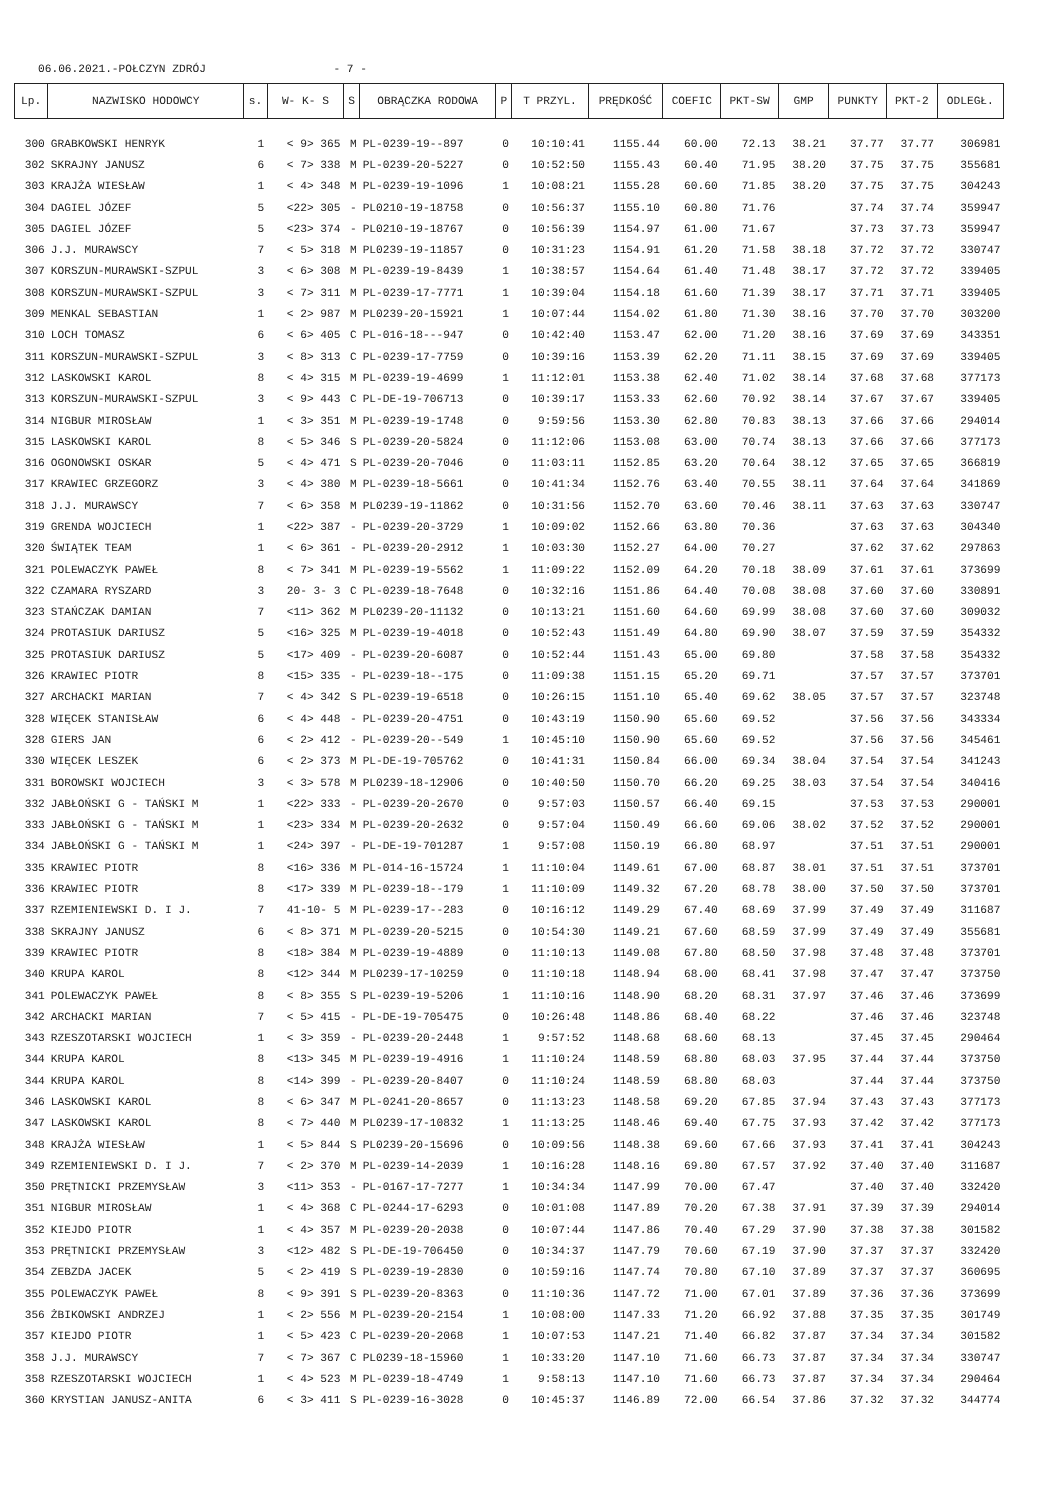06.06.2021.-POŁCZYN ZDRÓJ - 7 -
| Lp. | NAZWISKO HODOWCY | s. | W- K- S | S | OBRĄCZKA RODOWA | P | T PRZYL. | PRĘDKOŚĆ | COEFIC | PKT-SW | GMP | PUNKTY | PKT-2 | ODLEGŁ. |
| --- | --- | --- | --- | --- | --- | --- | --- | --- | --- | --- | --- | --- | --- | --- |
| 300 | GRABKOWSKI HENRYK | 1 | < 9> 365 | M | PL-0239-19--897 | 0 | 10:10:41 | 1155.44 | 60.00 | 72.13 | 38.21 | 37.77 | 37.77 | 306981 |
| 302 | SKRAJNY JANUSZ | 6 | < 7> 338 | M | PL-0239-20-5227 | 0 | 10:52:50 | 1155.43 | 60.40 | 71.95 | 38.20 | 37.75 | 37.75 | 355681 |
| 303 | KRAJŻA WIESŁAW | 1 | < 4> 348 | M | PL-0239-19-1096 | 1 | 10:08:21 | 1155.28 | 60.60 | 71.85 | 38.20 | 37.75 | 37.75 | 304243 |
| 304 | DAGIEL JÓZEF | 5 | <22> 305 | - | PL0210-19-18758 | 0 | 10:56:37 | 1155.10 | 60.80 | 71.76 | | 37.74 | 37.74 | 359947 |
| 305 | DAGIEL JÓZEF | 5 | <23> 374 | - | PL0210-19-18767 | 0 | 10:56:39 | 1154.97 | 61.00 | 71.67 | | 37.73 | 37.73 | 359947 |
| 306 | J.J. MURAWSCY | 7 | < 5> 318 | M | PL0239-19-11857 | 0 | 10:31:23 | 1154.91 | 61.20 | 71.58 | 38.18 | 37.72 | 37.72 | 330747 |
| 307 | KORSZUN-MURAWSKI-SZPUL | 3 | < 6> 308 | M | PL-0239-19-8439 | 1 | 10:38:57 | 1154.64 | 61.40 | 71.48 | 38.17 | 37.72 | 37.72 | 339405 |
| 308 | KORSZUN-MURAWSKI-SZPUL | 3 | < 7> 311 | M | PL-0239-17-7771 | 1 | 10:39:04 | 1154.18 | 61.60 | 71.39 | 38.17 | 37.71 | 37.71 | 339405 |
| 309 | MENKAL SEBASTIAN | 1 | < 2> 987 | M | PL0239-20-15921 | 1 | 10:07:44 | 1154.02 | 61.80 | 71.30 | 38.16 | 37.70 | 37.70 | 303200 |
| 310 | LOCH TOMASZ | 6 | < 6> 405 | C | PL-016-18---947 | 0 | 10:42:40 | 1153.47 | 62.00 | 71.20 | 38.16 | 37.69 | 37.69 | 343351 |
| 311 | KORSZUN-MURAWSKI-SZPUL | 3 | < 8> 313 | C | PL-0239-17-7759 | 0 | 10:39:16 | 1153.39 | 62.20 | 71.11 | 38.15 | 37.69 | 37.69 | 339405 |
| 312 | LASKOWSKI KAROL | 8 | < 4> 315 | M | PL-0239-19-4699 | 1 | 11:12:01 | 1153.38 | 62.40 | 71.02 | 38.14 | 37.68 | 37.68 | 377173 |
| 313 | KORSZUN-MURAWSKI-SZPUL | 3 | < 9> 443 | C | PL-DE-19-706713 | 0 | 10:39:17 | 1153.33 | 62.60 | 70.92 | 38.14 | 37.67 | 37.67 | 339405 |
| 314 | NIGBUR MIROSŁAW | 1 | < 3> 351 | M | PL-0239-19-1748 | 0 | 9:59:56 | 1153.30 | 62.80 | 70.83 | 38.13 | 37.66 | 37.66 | 294014 |
| 315 | LASKOWSKI KAROL | 8 | < 5> 346 | S | PL-0239-20-5824 | 0 | 11:12:06 | 1153.08 | 63.00 | 70.74 | 38.13 | 37.66 | 37.66 | 377173 |
| 316 | OGONOWSKI OSKAR | 5 | < 4> 471 | S | PL-0239-20-7046 | 0 | 11:03:11 | 1152.85 | 63.20 | 70.64 | 38.12 | 37.65 | 37.65 | 366819 |
| 317 | KRAWIEC GRZEGORZ | 3 | < 4> 380 | M | PL-0239-18-5661 | 0 | 10:41:34 | 1152.76 | 63.40 | 70.55 | 38.11 | 37.64 | 37.64 | 341869 |
| 318 | J.J. MURAWSCY | 7 | < 6> 358 | M | PL0239-19-11862 | 0 | 10:31:56 | 1152.70 | 63.60 | 70.46 | 38.11 | 37.63 | 37.63 | 330747 |
| 319 | GRENDA WOJCIECH | 1 | <22> 387 | - | PL-0239-20-3729 | 1 | 10:09:02 | 1152.66 | 63.80 | 70.36 | | 37.63 | 37.63 | 304340 |
| 320 | ŚWIĄTEK TEAM | 1 | < 6> 361 | - | PL-0239-20-2912 | 1 | 10:03:30 | 1152.27 | 64.00 | 70.27 | | 37.62 | 37.62 | 297863 |
| 321 | POLEWACZYK PAWEŁ | 8 | < 7> 341 | M | PL-0239-19-5562 | 1 | 11:09:22 | 1152.09 | 64.20 | 70.18 | 38.09 | 37.61 | 37.61 | 373699 |
| 322 | CZAMARA RYSZARD | 3 | 20- 3- 3 | C | PL-0239-18-7648 | 0 | 10:32:16 | 1151.86 | 64.40 | 70.08 | 38.08 | 37.60 | 37.60 | 330891 |
| 323 | STAŃCZAK DAMIAN | 7 | <11> 362 | M | PL0239-20-11132 | 0 | 10:13:21 | 1151.60 | 64.60 | 69.99 | 38.08 | 37.60 | 37.60 | 309032 |
| 324 | PROTASIUK DARIUSZ | 5 | <16> 325 | M | PL-0239-19-4018 | 0 | 10:52:43 | 1151.49 | 64.80 | 69.90 | 38.07 | 37.59 | 37.59 | 354332 |
| 325 | PROTASIUK DARIUSZ | 5 | <17> 409 | - | PL-0239-20-6087 | 0 | 10:52:44 | 1151.43 | 65.00 | 69.80 | | 37.58 | 37.58 | 354332 |
| 326 | KRAWIEC PIOTR | 8 | <15> 335 | - | PL-0239-18--175 | 0 | 11:09:38 | 1151.15 | 65.20 | 69.71 | | 37.57 | 37.57 | 373701 |
| 327 | ARCHACKI MARIAN | 7 | < 4> 342 | S | PL-0239-19-6518 | 0 | 10:26:15 | 1151.10 | 65.40 | 69.62 | 38.05 | 37.57 | 37.57 | 323748 |
| 328 | WIĘCEK STANISŁAW | 6 | < 4> 448 | - | PL-0239-20-4751 | 0 | 10:43:19 | 1150.90 | 65.60 | 69.52 | | 37.56 | 37.56 | 343334 |
| 328 | GIERS JAN | 6 | < 2> 412 | - | PL-0239-20--549 | 1 | 10:45:10 | 1150.90 | 65.60 | 69.52 | | 37.56 | 37.56 | 345461 |
| 330 | WIĘCEK LESZEK | 6 | < 2> 373 | M | PL-DE-19-705762 | 0 | 10:41:31 | 1150.84 | 66.00 | 69.34 | 38.04 | 37.54 | 37.54 | 341243 |
| 331 | BOROWSKI WOJCIECH | 3 | < 3> 578 | M | PL0239-18-12906 | 0 | 10:40:50 | 1150.70 | 66.20 | 69.25 | 38.03 | 37.54 | 37.54 | 340416 |
| 332 | JABŁOŃSKI G - TAŃSKI M | 1 | <22> 333 | - | PL-0239-20-2670 | 0 | 9:57:03 | 1150.57 | 66.40 | 69.15 | | 37.53 | 37.53 | 290001 |
| 333 | JABŁOŃSKI G - TAŃSKI M | 1 | <23> 334 | M | PL-0239-20-2632 | 0 | 9:57:04 | 1150.49 | 66.60 | 69.06 | 38.02 | 37.52 | 37.52 | 290001 |
| 334 | JABŁOŃSKI G - TAŃSKI M | 1 | <24> 397 | - | PL-DE-19-701287 | 1 | 9:57:08 | 1150.19 | 66.80 | 68.97 | | 37.51 | 37.51 | 290001 |
| 335 | KRAWIEC PIOTR | 8 | <16> 336 | M | PL-014-16-15724 | 1 | 11:10:04 | 1149.61 | 67.00 | 68.87 | 38.01 | 37.51 | 37.51 | 373701 |
| 336 | KRAWIEC PIOTR | 8 | <17> 339 | M | PL-0239-18--179 | 1 | 11:10:09 | 1149.32 | 67.20 | 68.78 | 38.00 | 37.50 | 37.50 | 373701 |
| 337 | RZEMIENIEWSKI D. I J. | 7 | 41-10- 5 | M | PL-0239-17--283 | 0 | 10:16:12 | 1149.29 | 67.40 | 68.69 | 37.99 | 37.49 | 37.49 | 311687 |
| 338 | SKRAJNY JANUSZ | 6 | < 8> 371 | M | PL-0239-20-5215 | 0 | 10:54:30 | 1149.21 | 67.60 | 68.59 | 37.99 | 37.49 | 37.49 | 355681 |
| 339 | KRAWIEC PIOTR | 8 | <18> 384 | M | PL-0239-19-4889 | 0 | 11:10:13 | 1149.08 | 67.80 | 68.50 | 37.98 | 37.48 | 37.48 | 373701 |
| 340 | KRUPA KAROL | 8 | <12> 344 | M | PL0239-17-10259 | 0 | 11:10:18 | 1148.94 | 68.00 | 68.41 | 37.98 | 37.47 | 37.47 | 373750 |
| 341 | POLEWACZYK PAWEŁ | 8 | < 8> 355 | S | PL-0239-19-5206 | 1 | 11:10:16 | 1148.90 | 68.20 | 68.31 | 37.97 | 37.46 | 37.46 | 373699 |
| 342 | ARCHACKI MARIAN | 7 | < 5> 415 | - | PL-DE-19-705475 | 0 | 10:26:48 | 1148.86 | 68.40 | 68.22 | | 37.46 | 37.46 | 323748 |
| 343 | RZESZOTARSKI WOJCIECH | 1 | < 3> 359 | - | PL-0239-20-2448 | 1 | 9:57:52 | 1148.68 | 68.60 | 68.13 | | 37.45 | 37.45 | 290464 |
| 344 | KRUPA KAROL | 8 | <13> 345 | M | PL-0239-19-4916 | 1 | 11:10:24 | 1148.59 | 68.80 | 68.03 | 37.95 | 37.44 | 37.44 | 373750 |
| 344 | KRUPA KAROL | 8 | <14> 399 | - | PL-0239-20-8407 | 0 | 11:10:24 | 1148.59 | 68.80 | 68.03 | | 37.44 | 37.44 | 373750 |
| 346 | LASKOWSKI KAROL | 8 | < 6> 347 | M | PL-0241-20-8657 | 0 | 11:13:23 | 1148.58 | 69.20 | 67.85 | 37.94 | 37.43 | 37.43 | 377173 |
| 347 | LASKOWSKI KAROL | 8 | < 7> 440 | M | PL0239-17-10832 | 1 | 11:13:25 | 1148.46 | 69.40 | 67.75 | 37.93 | 37.42 | 37.42 | 377173 |
| 348 | KRAJŻA WIESŁAW | 1 | < 5> 844 | S | PL0239-20-15696 | 0 | 10:09:56 | 1148.38 | 69.60 | 67.66 | 37.93 | 37.41 | 37.41 | 304243 |
| 349 | RZEMIENIEWSKI D. I J. | 7 | < 2> 370 | M | PL-0239-14-2039 | 1 | 10:16:28 | 1148.16 | 69.80 | 67.57 | 37.92 | 37.40 | 37.40 | 311687 |
| 350 | PRĘTNICKI PRZEMYSŁAW | 3 | <11> 353 | - | PL-0167-17-7277 | 1 | 10:34:34 | 1147.99 | 70.00 | 67.47 | | 37.40 | 37.40 | 332420 |
| 351 | NIGBUR MIROSŁAW | 1 | < 4> 368 | C | PL-0244-17-6293 | 0 | 10:01:08 | 1147.89 | 70.20 | 67.38 | 37.91 | 37.39 | 37.39 | 294014 |
| 352 | KIEJDO PIOTR | 1 | < 4> 357 | M | PL-0239-20-2038 | 0 | 10:07:44 | 1147.86 | 70.40 | 67.29 | 37.90 | 37.38 | 37.38 | 301582 |
| 353 | PRĘTNICKI PRZEMYSŁAW | 3 | <12> 482 | S | PL-DE-19-706450 | 0 | 10:34:37 | 1147.79 | 70.60 | 67.19 | 37.90 | 37.37 | 37.37 | 332420 |
| 354 | ZEBZDA JACEK | 5 | < 2> 419 | S | PL-0239-19-2830 | 0 | 10:59:16 | 1147.74 | 70.80 | 67.10 | 37.89 | 37.37 | 37.37 | 360695 |
| 355 | POLEWACZYK PAWEŁ | 8 | < 9> 391 | S | PL-0239-20-8363 | 0 | 11:10:36 | 1147.72 | 71.00 | 67.01 | 37.89 | 37.36 | 37.36 | 373699 |
| 356 | ŻBIKOWSKI ANDRZEJ | 1 | < 2> 556 | M | PL-0239-20-2154 | 1 | 10:08:00 | 1147.33 | 71.20 | 66.92 | 37.88 | 37.35 | 37.35 | 301749 |
| 357 | KIEJDO PIOTR | 1 | < 5> 423 | C | PL-0239-20-2068 | 1 | 10:07:53 | 1147.21 | 71.40 | 66.82 | 37.87 | 37.34 | 37.34 | 301582 |
| 358 | J.J. MURAWSCY | 7 | < 7> 367 | C | PL0239-18-15960 | 1 | 10:33:20 | 1147.10 | 71.60 | 66.73 | 37.87 | 37.34 | 37.34 | 330747 |
| 358 | RZESZOTARSKI WOJCIECH | 1 | < 4> 523 | M | PL-0239-18-4749 | 1 | 9:58:13 | 1147.10 | 71.60 | 66.73 | 37.87 | 37.34 | 37.34 | 290464 |
| 360 | KRYSTIAN JANUSZ-ANITA | 6 | < 3> 411 | S | PL-0239-16-3028 | 0 | 10:45:37 | 1146.89 | 72.00 | 66.54 | 37.86 | 37.32 | 37.32 | 344774 |